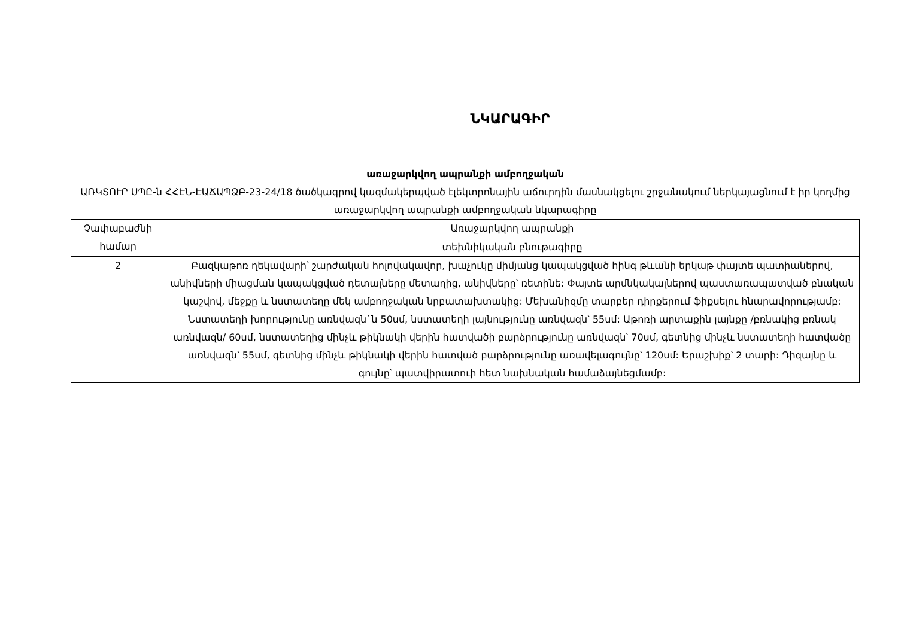ՆԿԱՐԱԳԻՐ
առաջարկվող ապրանքի ամբողջական
ԱՌԿՏՈՒՐ ՍՊԸ-ն ՀՀԷՆ-ԷԱՃԱՊՁԲ-23-24/18 ծածկագրով կազմակերպված էլեկտրոնային աճուրդին մասնակցելու շրջանակում ներկայացնում է իր կողմից առաջարկվող ապրանքի ամբողջական նկարագիրը
| Չափաբաժնի համար | Առաջարկվող ապրանքի |
| | տեխնիկական բնութագիրը |
| 2 | Բազկաթոռ ղեկավարի՝ շարժական հոլովակավոր, խաչուկը միմյանց կապակցված հինգ թևանի երկաթ փայտե պատիաներով, անիվների միացման կապակցված դետալները մետաղից, անիվները՝ ռետինե: Փայտե արմնկակալներով պաստառապատված բնական կաշվով, մեջքը և նստատեղը մեկ ամբողջական նրբատախտակից: Մեխանիզմը տարբեր դիրքերում ֆիքսելու հնարավորությամբ: Նստատեղի խորությունը առնվազն`ն 50սմ, նստատեղի լայնությունը առնվազն՝ 55սմ: Աթոռի արտաքին լայնքը /բռնակից բռնակ առնվազն/ 60սմ, նստատեղից մինչև թիկնակի վերին հատվածի բարձրությունը առնվազն՝ 70սմ, գետնից մինչև նստատեղի հատվածը առնվազն՝ 55սմ, գետնից մինչև թիկնակի վերին հատված բարձրությունը առավելագույնը՝ 120սմ: Երաշխիք՝ 2 տարի: Դիզայնը և գույնը՝ պատվիրատուի հետ նախնական համաձայնեցմամբ: |